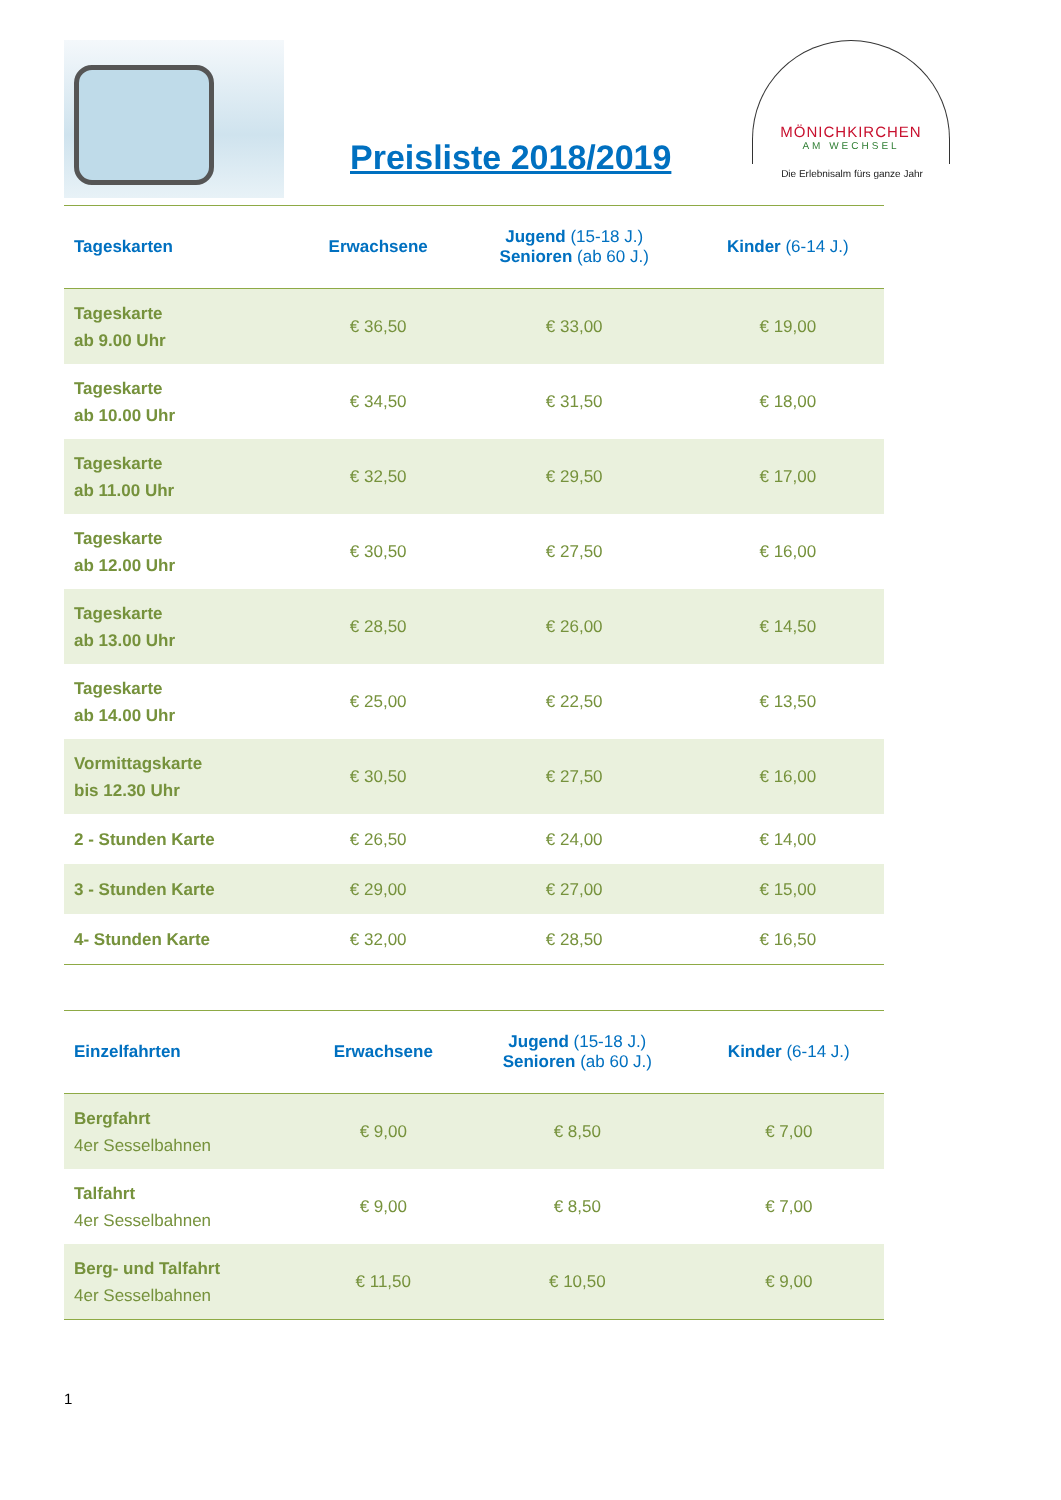Preisliste 2018/2019
MÖNICHKIRCHEN
AM WECHSEL
Die Erlebnisalm fürs ganze Jahr
| Tageskarten | Erwachsene | Jugend (15-18 J.) Senioren (ab 60 J.) | Kinder (6-14 J.) |
| --- | --- | --- | --- |
| Tageskarte ab 9.00 Uhr | € 36,50 | € 33,00 | € 19,00 |
| Tageskarte ab 10.00 Uhr | € 34,50 | € 31,50 | € 18,00 |
| Tageskarte ab 11.00 Uhr | € 32,50 | € 29,50 | € 17,00 |
| Tageskarte ab 12.00 Uhr | € 30,50 | € 27,50 | € 16,00 |
| Tageskarte ab 13.00 Uhr | € 28,50 | € 26,00 | € 14,50 |
| Tageskarte ab 14.00 Uhr | € 25,00 | € 22,50 | € 13,50 |
| Vormittagskarte bis 12.30 Uhr | € 30,50 | € 27,50 | € 16,00 |
| 2 - Stunden Karte | € 26,50 | € 24,00 | € 14,00 |
| 3 - Stunden Karte | € 29,00 | € 27,00 | € 15,00 |
| 4- Stunden Karte | € 32,00 | € 28,50 | € 16,50 |
| Einzelfahrten | Erwachsene | Jugend (15-18 J.) Senioren (ab 60 J.) | Kinder (6-14 J.) |
| --- | --- | --- | --- |
| Bergfahrt 4er Sesselbahnen | € 9,00 | € 8,50 | € 7,00 |
| Talfahrt 4er Sesselbahnen | € 9,00 | € 8,50 | € 7,00 |
| Berg- und Talfahrt 4er Sesselbahnen | € 11,50 | € 10,50 | € 9,00 |
1